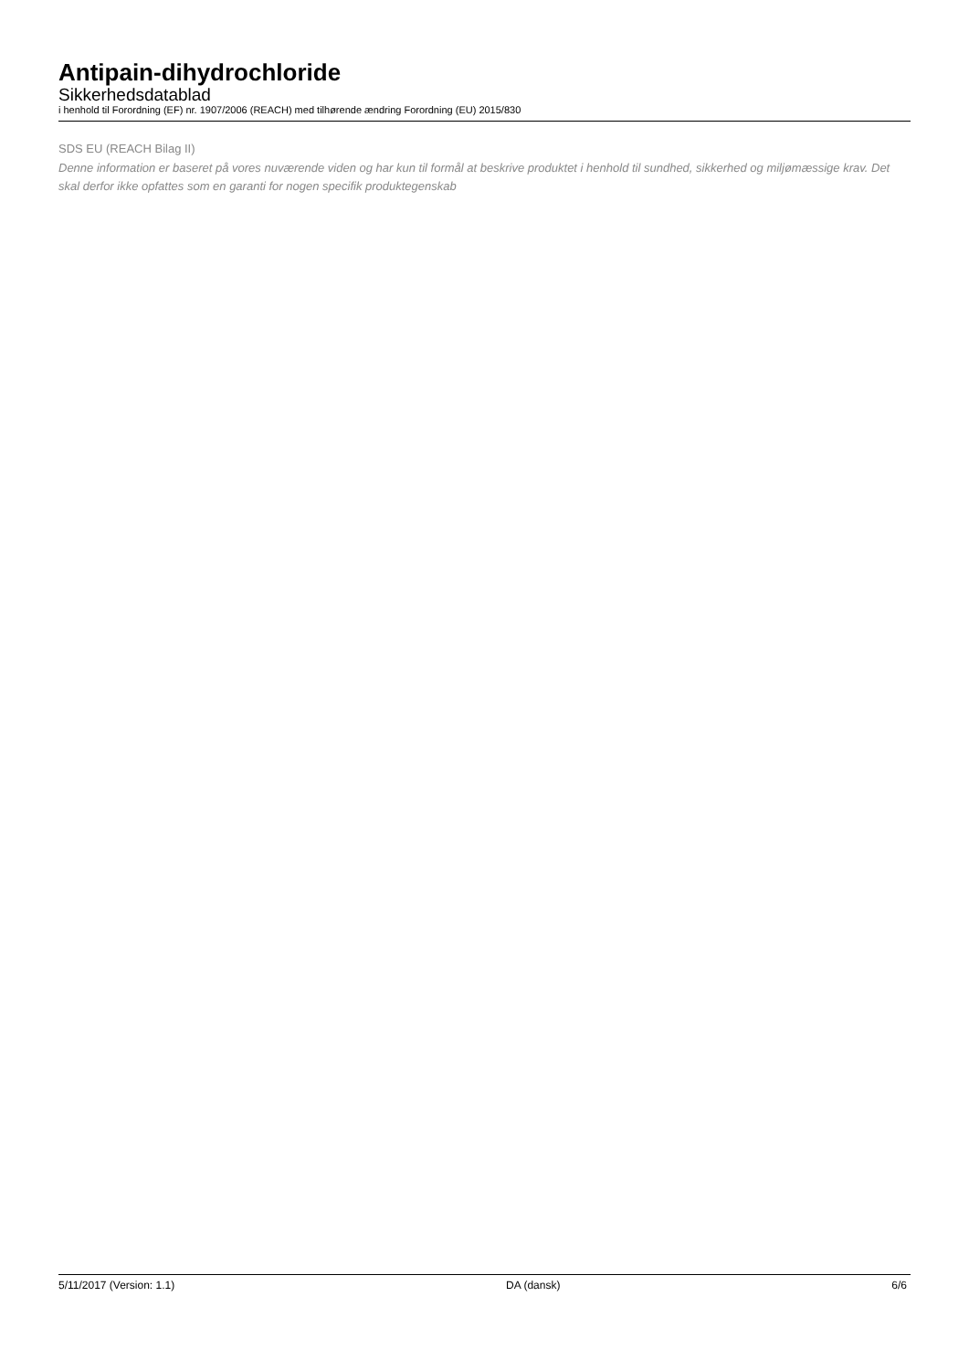Antipain-dihydrochloride
Sikkerhedsdatablad
i henhold til Forordning (EF) nr. 1907/2006 (REACH) med tilhørende ændring Forordning (EU) 2015/830
SDS EU (REACH Bilag II)
Denne information er baseret på vores nuværende viden og har kun til formål at beskrive produktet i henhold til sundhed, sikkerhed og miljømæssige krav. Det skal derfor ikke opfattes som en garanti for nogen specifik produktegenskab
5/11/2017 (Version: 1.1) DA (dansk) 6/6